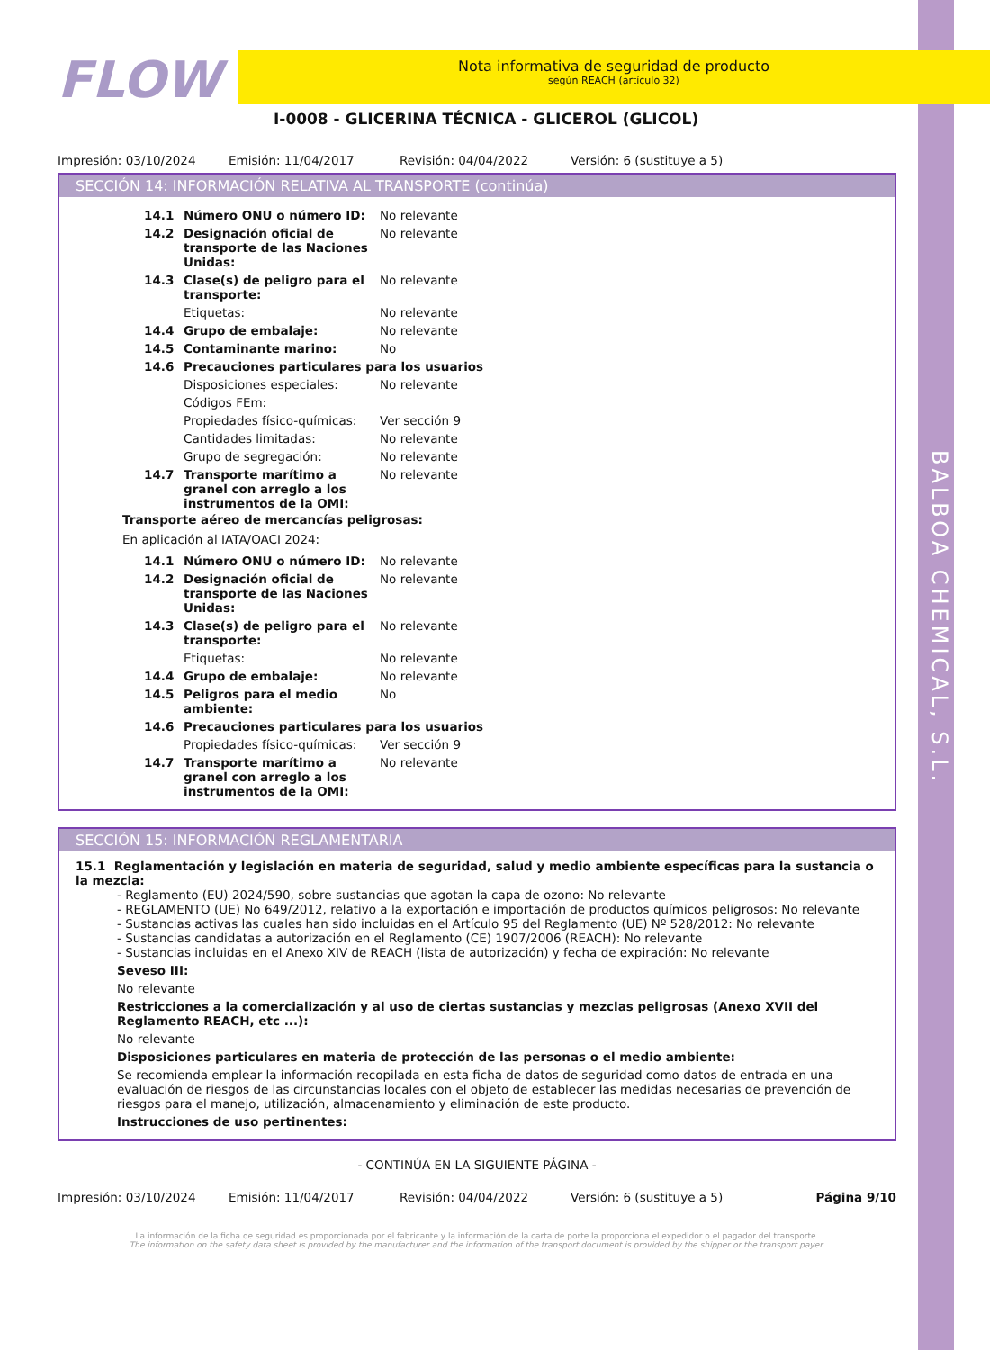BALBOA CHEMICAL, S.L.
FLOW
Nota informativa de seguridad de producto
según REACH (artículo 32)
I-0008 - GLICERINA TÉCNICA - GLICEROL (GLICOL)
Impresión: 03/10/2024 Emisión: 11/04/2017 Revisión: 04/04/2022 Versión: 6 (sustituye a 5)
SECCIÓN 14: INFORMACIÓN RELATIVA AL TRANSPORTE (continúa)
| 14.1 | Número ONU o número ID: | No relevante |
| 14.2 | Designación oficial de transporte de las Naciones Unidas: | No relevante |
| 14.3 | Clase(s) de peligro para el transporte: | No relevante |
| | Etiquetas: | No relevante |
| 14.4 | Grupo de embalaje: | No relevante |
| 14.5 | Contaminante marino: | No |
| 14.6 | Precauciones particulares para los usuarios | |
| | Disposiciones especiales: | No relevante |
| | Códigos FEm: | |
| | Propiedades físico-químicas: | Ver sección 9 |
| | Cantidades limitadas: | No relevante |
| | Grupo de segregación: | No relevante |
| 14.7 | Transporte marítimo a granel con arreglo a los instrumentos de la OMI: | No relevante |
Transporte aéreo de mercancías peligrosas:
En aplicación al IATA/OACI 2024:
| 14.1 | Número ONU o número ID: | No relevante |
| 14.2 | Designación oficial de transporte de las Naciones Unidas: | No relevante |
| 14.3 | Clase(s) de peligro para el transporte: | No relevante |
| | Etiquetas: | No relevante |
| 14.4 | Grupo de embalaje: | No relevante |
| 14.5 | Peligros para el medio ambiente: | No |
| 14.6 | Precauciones particulares para los usuarios | |
| | Propiedades físico-químicas: | Ver sección 9 |
| 14.7 | Transporte marítimo a granel con arreglo a los instrumentos de la OMI: | No relevante |
SECCIÓN 15: INFORMACIÓN REGLAMENTARIA
15.1 Reglamentación y legislación en materia de seguridad, salud y medio ambiente específicas para la sustancia o la mezcla:
- Reglamento (EU) 2024/590, sobre sustancias que agotan la capa de ozono: No relevante
- REGLAMENTO (UE) No 649/2012, relativo a la exportación e importación de productos químicos peligrosos: No relevante
- Sustancias activas las cuales han sido incluidas en el Artículo 95 del Reglamento (UE) Nº 528/2012: No relevante
- Sustancias candidatas a autorización en el Reglamento (CE) 1907/2006 (REACH): No relevante
- Sustancias incluidas en el Anexo XIV de REACH (lista de autorización) y fecha de expiración: No relevante
Seveso III:
No relevante
Restricciones a la comercialización y al uso de ciertas sustancias y mezclas peligrosas (Anexo XVII del Reglamento REACH, etc ...):
No relevante
Disposiciones particulares en materia de protección de las personas o el medio ambiente:
Se recomienda emplear la información recopilada en esta ficha de datos de seguridad como datos de entrada en una evaluación de riesgos de las circunstancias locales con el objeto de establecer las medidas necesarias de prevención de riesgos para el manejo, utilización, almacenamiento y eliminación de este producto.
Instrucciones de uso pertinentes:
- CONTINÚA EN LA SIGUIENTE PÁGINA -
Impresión: 03/10/2024 Emisión: 11/04/2017 Revisión: 04/04/2022 Versión: 6 (sustituye a 5) Página 9/10
La información de la ficha de seguridad es proporcionada por el fabricante y la información de la carta de porte la proporciona el expedidor o el pagador del transporte.
The information on the safety data sheet is provided by the manufacturer and the information of the transport document is provided by the shipper or the transport payer.